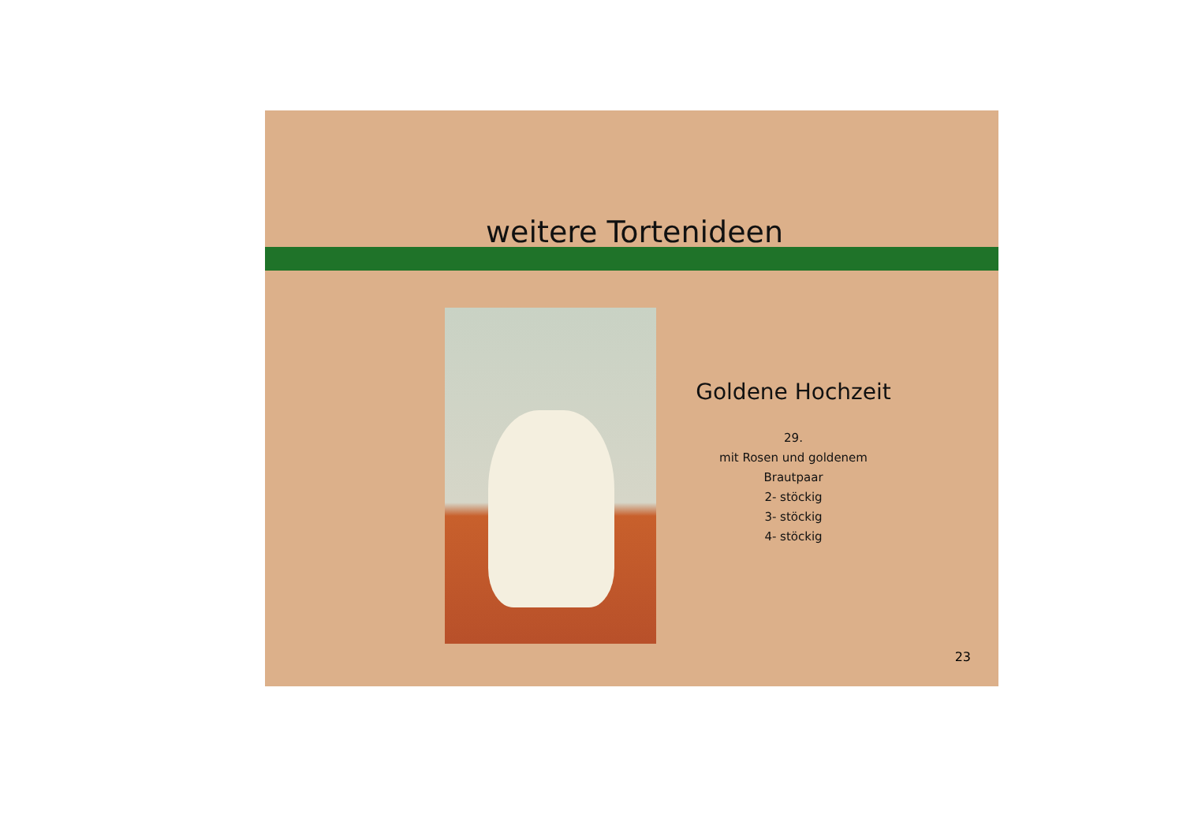weitere Tortenideen
Goldene Hochzeit
29.
mit Rosen und goldenem
Brautpaar
2- stöckig
3- stöckig
4- stöckig
23